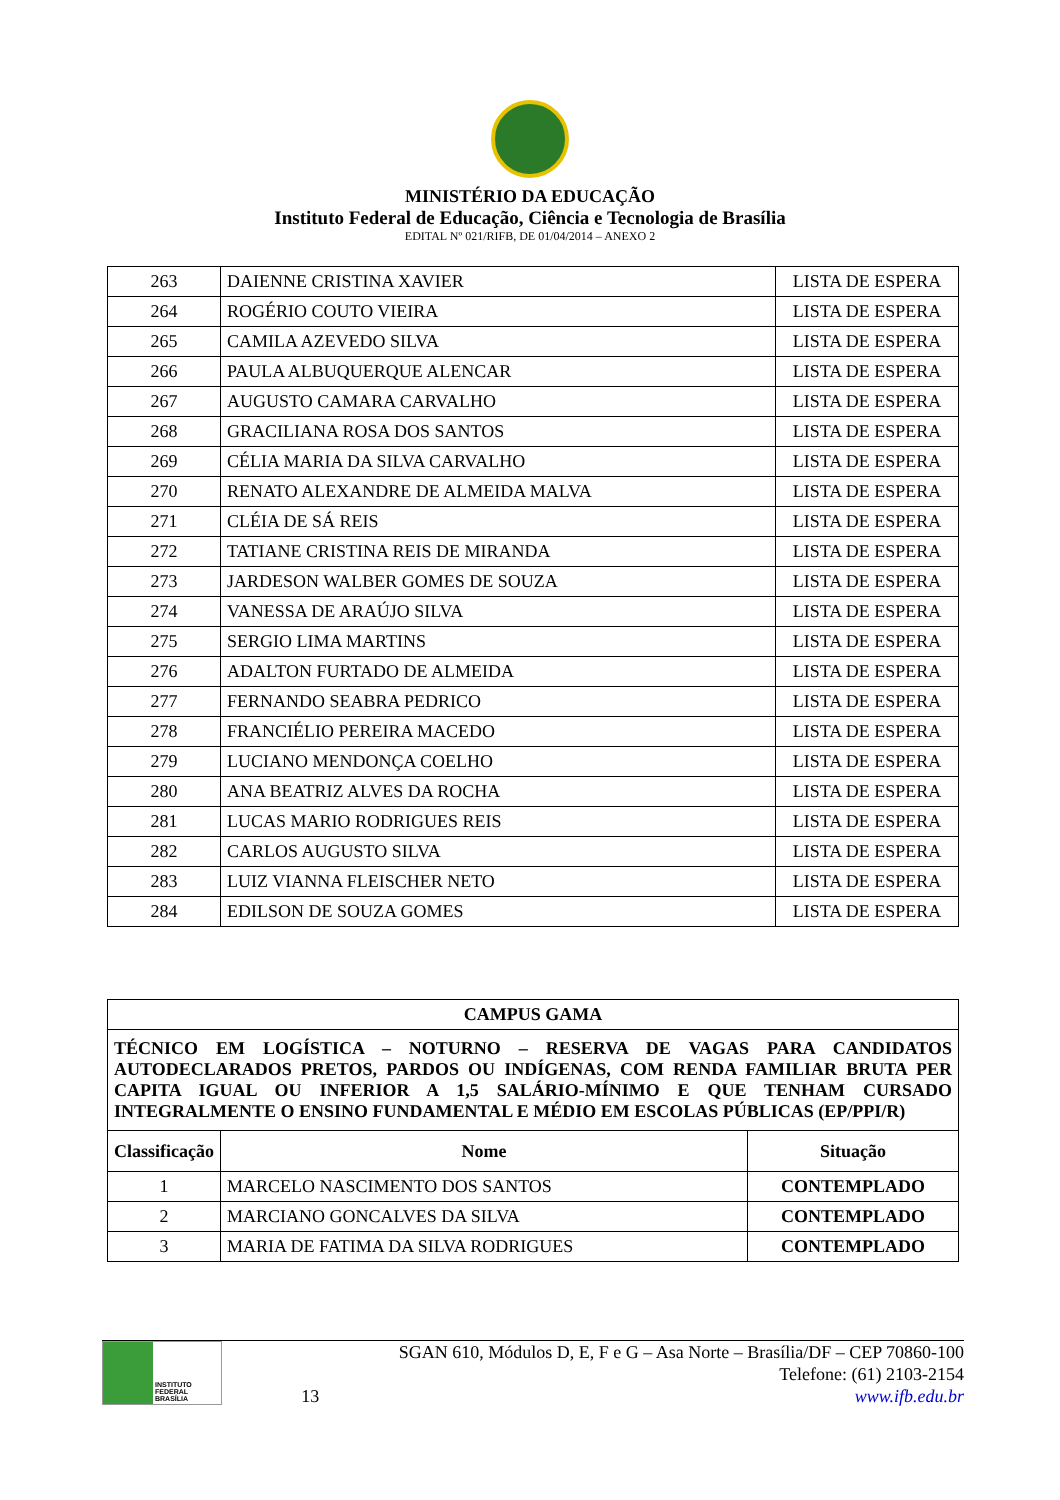MINISTÉRIO DA EDUCAÇÃO
Instituto Federal de Educação, Ciência e Tecnologia de Brasília
EDITAL Nº 021/RIFB, DE 01/04/2014 – ANEXO 2
| 263 | DAIENNE CRISTINA XAVIER | LISTA DE ESPERA |
| 264 | ROGÉRIO COUTO VIEIRA | LISTA DE ESPERA |
| 265 | CAMILA AZEVEDO SILVA | LISTA DE ESPERA |
| 266 | PAULA ALBUQUERQUE ALENCAR | LISTA DE ESPERA |
| 267 | AUGUSTO CAMARA CARVALHO | LISTA DE ESPERA |
| 268 | GRACILIANA ROSA DOS SANTOS | LISTA DE ESPERA |
| 269 | CÉLIA MARIA DA SILVA CARVALHO | LISTA DE ESPERA |
| 270 | RENATO ALEXANDRE DE ALMEIDA MALVA | LISTA DE ESPERA |
| 271 | CLÉIA DE SÁ REIS | LISTA DE ESPERA |
| 272 | TATIANE CRISTINA REIS DE MIRANDA | LISTA DE ESPERA |
| 273 | JARDESON WALBER GOMES DE SOUZA | LISTA DE ESPERA |
| 274 | VANESSA DE ARAÚJO SILVA | LISTA DE ESPERA |
| 275 | SERGIO LIMA MARTINS | LISTA DE ESPERA |
| 276 | ADALTON FURTADO DE ALMEIDA | LISTA DE ESPERA |
| 277 | FERNANDO SEABRA PEDRICO | LISTA DE ESPERA |
| 278 | FRANCIÉLIO PEREIRA MACEDO | LISTA DE ESPERA |
| 279 | LUCIANO MENDONÇA COELHO | LISTA DE ESPERA |
| 280 | ANA BEATRIZ ALVES DA ROCHA | LISTA DE ESPERA |
| 281 | LUCAS MARIO RODRIGUES REIS | LISTA DE ESPERA |
| 282 | CARLOS AUGUSTO SILVA | LISTA DE ESPERA |
| 283 | LUIZ VIANNA FLEISCHER NETO | LISTA DE ESPERA |
| 284 | EDILSON DE SOUZA GOMES | LISTA DE ESPERA |
| CAMPUS GAMA | | |
| --- | --- | --- |
| TÉCNICO EM LOGÍSTICA – NOTURNO – RESERVA DE VAGAS PARA CANDIDATOS AUTODECLARADOS PRETOS, PARDOS OU INDÍGENAS, COM RENDA FAMILIAR BRUTA PER CAPITA IGUAL OU INFERIOR A 1,5 SALÁRIO-MÍNIMO E QUE TENHAM CURSADO INTEGRALMENTE O ENSINO FUNDAMENTAL E MÉDIO EM ESCOLAS PÚBLICAS (EP/PPI/R) | | |
| Classificação | Nome | Situação |
| 1 | MARCELO NASCIMENTO DOS SANTOS | CONTEMPLADO |
| 2 | MARCIANO GONCALVES DA SILVA | CONTEMPLADO |
| 3 | MARIA DE FATIMA DA SILVA RODRIGUES | CONTEMPLADO |
INSTITUTO FEDERAL
BRASÍLIA
13
SGAN 610, Módulos D, E, F e G – Asa Norte – Brasília/DF – CEP 70860-100
Telefone: (61) 2103-2154
www.ifb.edu.br